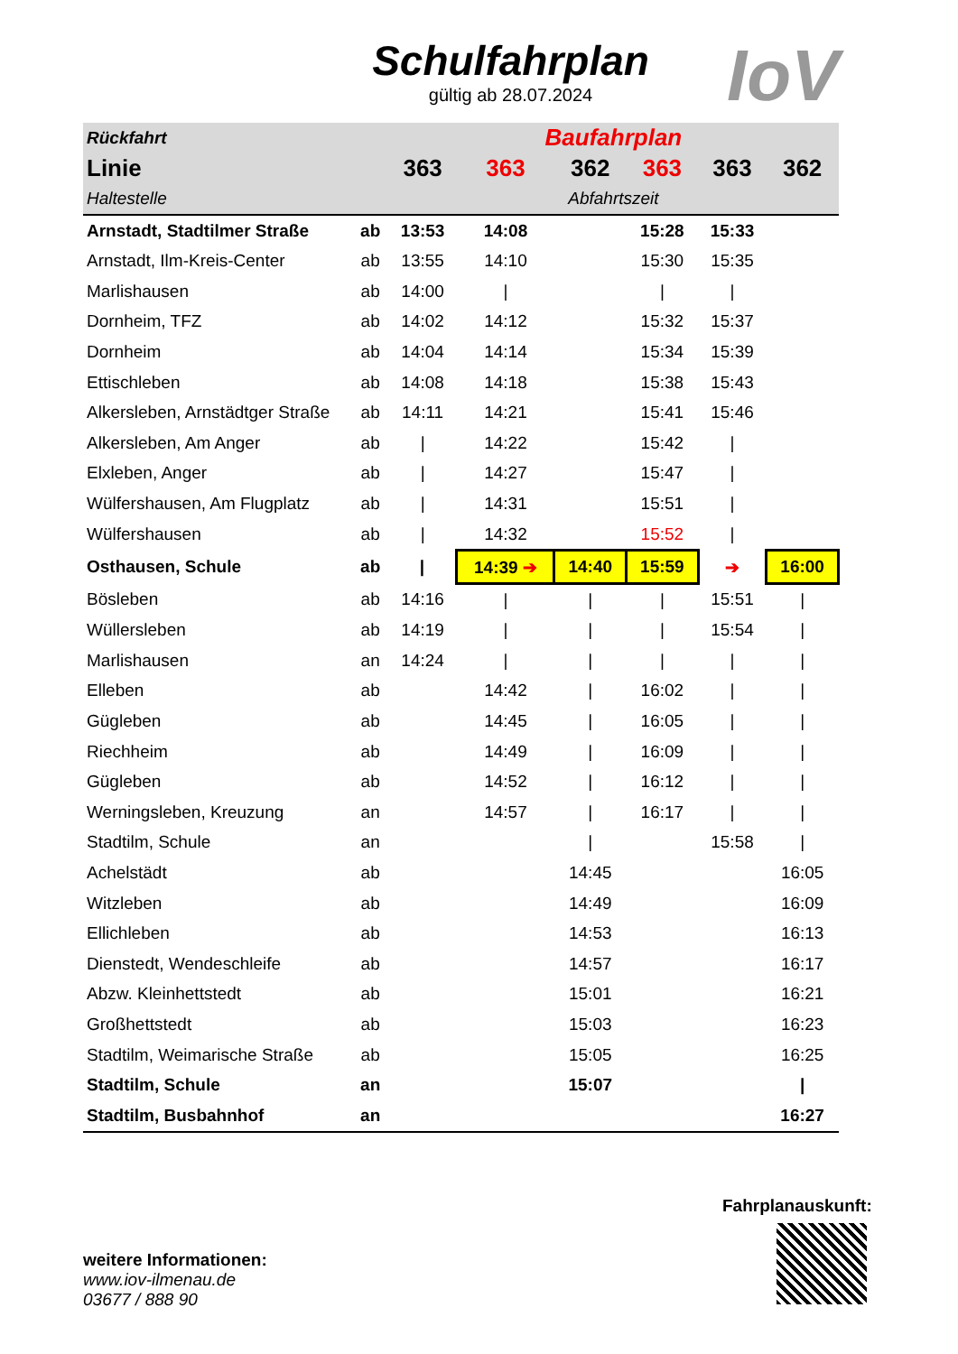Schulfahrplan
gültig ab 28.07.2024
IoV
| Rückfahrt | | Baufahrplan | | | | | |
| --- | --- | --- | --- | --- | --- | --- | --- |
| Linie | | 363 | 363 | 362 | 363 | 363 | 362 |
| Haltestelle | | Abfahrtszeit | | | | | |
| Arnstadt, Stadtilmer Straße | ab | 13:53 | 14:08 | | 15:28 | 15:33 | |
| Arnstadt, Ilm-Kreis-Center | ab | 13:55 | 14:10 | | 15:30 | 15:35 | |
| Marlishausen | ab | 14:00 | / | | / | / | |
| Dornheim, TFZ | ab | 14:02 | 14:12 | | 15:32 | 15:37 | |
| Dornheim | ab | 14:04 | 14:14 | | 15:34 | 15:39 | |
| Ettischleben | ab | 14:08 | 14:18 | | 15:38 | 15:43 | |
| Alkersleben, Arnstädtger Straße | ab | 14:11 | 14:21 | | 15:41 | 15:46 | |
| Alkersleben, Am Anger | ab | / | 14:22 | | 15:42 | / | |
| Elxleben, Anger | ab | / | 14:27 | | 15:47 | / | |
| Wülfershausen, Am Flugplatz | ab | / | 14:31 | | 15:51 | / | |
| Wülfershausen | ab | / | 14:32 | | 15:52 | / | |
| Osthausen, Schule | ab | / | 14:39 ➔ | 14:40 | 15:59 | ➔ | 16:00 |
| Bösleben | ab | 14:16 | / | / | / | 15:51 | / |
| Wüllersleben | ab | 14:19 | / | / | / | 15:54 | / |
| Marlishausen | an | 14:24 | / | / | / | / | / |
| Elleben | ab | | 14:42 | / | 16:02 | / | / |
| Gügleben | ab | | 14:45 | / | 16:05 | / | / |
| Riechheim | ab | | 14:49 | / | 16:09 | / | / |
| Gügleben | ab | | 14:52 | / | 16:12 | / | / |
| Werningsleben, Kreuzung | an | | 14:57 | / | 16:17 | / | / |
| Stadtilm, Schule | an | | | / | | 15:58 | / |
| Achelstädt | ab | | | 14:45 | | | 16:05 |
| Witzleben | ab | | | 14:49 | | | 16:09 |
| Ellichleben | ab | | | 14:53 | | | 16:13 |
| Dienstedt, Wendeschleife | ab | | | 14:57 | | | 16:17 |
| Abzw. Kleinhettstedt | ab | | | 15:01 | | | 16:21 |
| Großhettstedt | ab | | | 15:03 | | | 16:23 |
| Stadtilm, Weimarische Straße | ab | | | 15:05 | | | 16:25 |
| Stadtilm, Schule | an | | | 15:07 | | | / |
| Stadtilm, Busbahnhof | an | | | | | | 16:27 |
weitere Informationen:
www.iov-ilmenau.de
03677 / 888 90
Fahrplanauskunft: